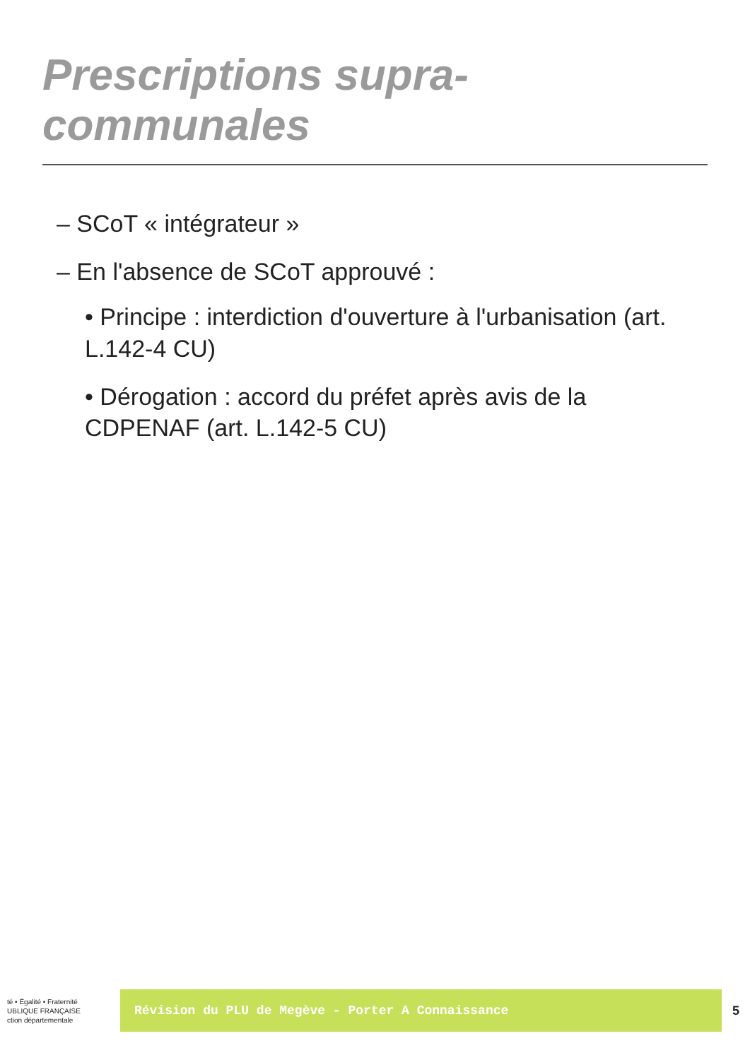Prescriptions supra-communales
– SCoT « intégrateur »
– En l'absence de SCoT approuvé :
• Principe : interdiction d'ouverture à l'urbanisation (art. L.142-4 CU)
• Dérogation : accord du préfet après avis de la CDPENAF (art. L.142-5 CU)
té • Égalité • Fraternité
UBLIQUE FRANÇAISE
ction départementale
Révision du PLU de Megève - Porter A Connaissance
5